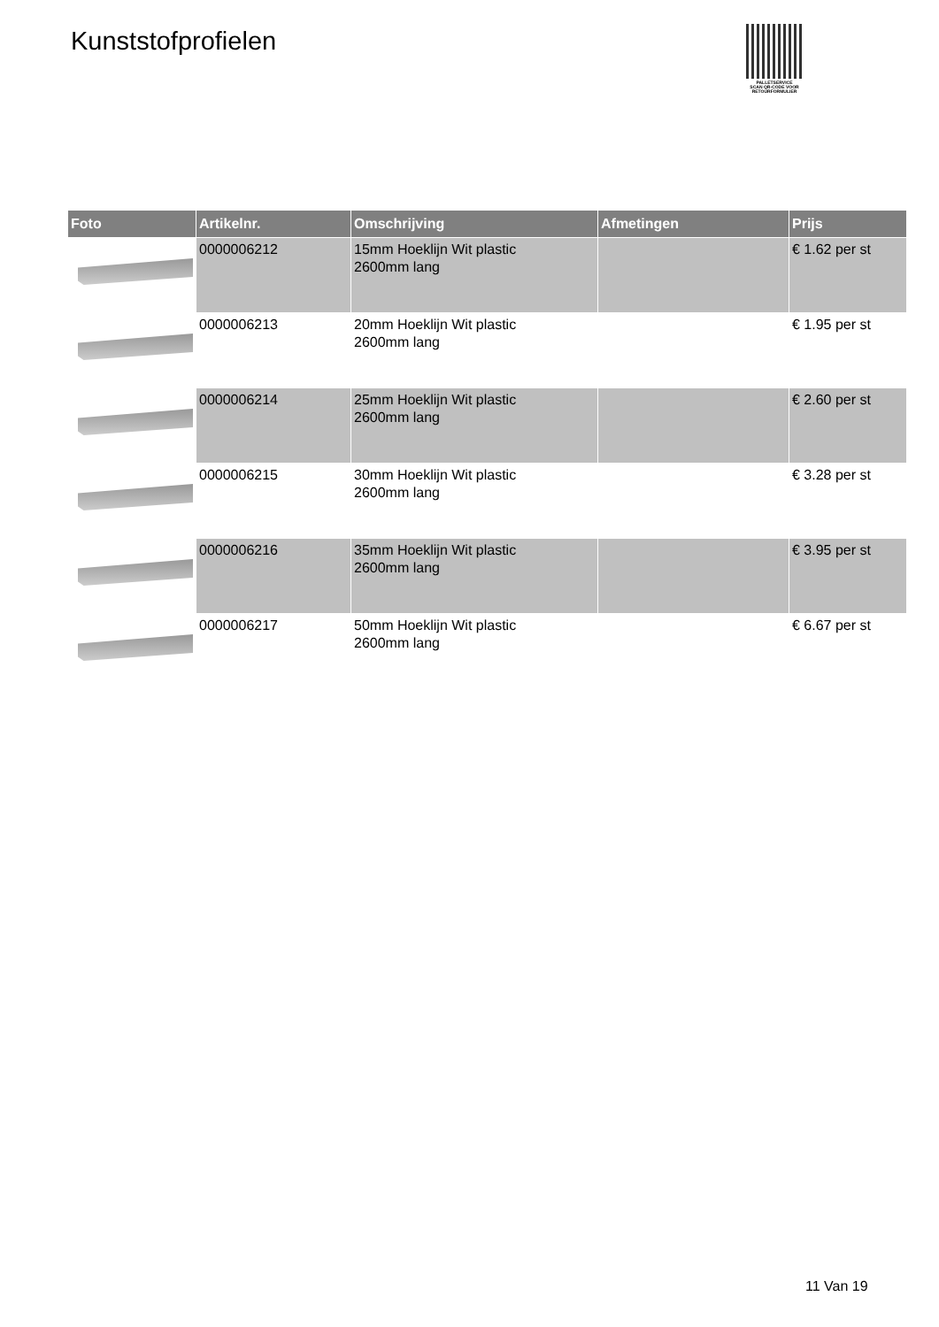Kunststofprofielen
PALLETSERVICE
SCAN QR-CODE VOOR RETOURFORMULIER
| Foto | Artikelnr. | Omschrijving | Afmetingen | Prijs |
| --- | --- | --- | --- | --- |
| | 0000006212 | 15mm Hoeklijn Wit plastic 2600mm lang | | € 1.62 per st |
| | 0000006213 | 20mm Hoeklijn Wit plastic 2600mm lang | | € 1.95 per st |
| | 0000006214 | 25mm Hoeklijn Wit plastic 2600mm lang | | € 2.60 per st |
| | 0000006215 | 30mm Hoeklijn Wit plastic 2600mm lang | | € 3.28 per st |
| | 0000006216 | 35mm Hoeklijn Wit plastic 2600mm lang | | € 3.95 per st |
| | 0000006217 | 50mm Hoeklijn Wit plastic 2600mm lang | | € 6.67 per st |
11 Van 19